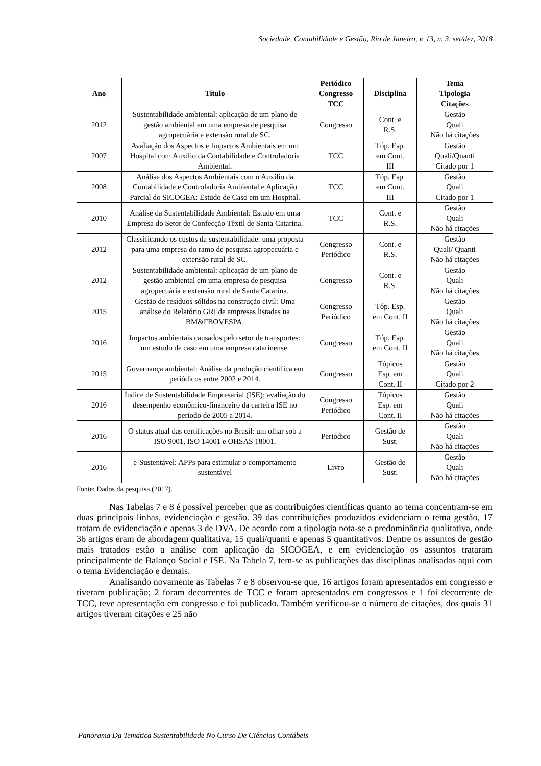Sociedade, Contabilidade e Gestão, Rio de Janeiro, v. 13, n. 3, set/dez, 2018
| Ano | Título | Periódico Congresso TCC | Disciplina | Tema Tipologia Citações |
| --- | --- | --- | --- | --- |
| 2012 | Sustentabilidade ambiental: aplicação de um plano de gestão ambiental em uma empresa de pesquisa agropecuária e extensão rural de SC. | Congresso | Cont. e R.S. | Gestão Quali Não há citações |
| 2007 | Avaliação dos Aspectos e Impactos Ambientais em um Hospital com Auxílio da Contabilidade e Controladoria Ambiental. | TCC | Tóp. Esp. em Cont. III | Gestão Quali/Quanti Citado por 1 |
| 2008 | Análise dos Aspectos Ambientais com o Auxílio da Contabilidade e Controladoria Ambiental e Aplicação Parcial do SICOGEA: Estudo de Caso em um Hospital. | TCC | Tóp. Esp. em Cont. III | Gestão Quali Citado por 1 |
| 2010 | Análise da Sustentabilidade Ambiental: Estudo em uma Empresa do Setor de Confecção Têxtil de Santa Catarina. | TCC | Cont. e R.S. | Gestão Quali Não há citações |
| 2012 | Classificando os custos da sustentabilidade: uma proposta para uma empresa do ramo de pesquisa agropecuária e extensão rural de SC. | Congresso Periódico | Cont. e R.S. | Gestão Quali/ Quanti Não há citações |
| 2012 | Sustentabilidade ambiental: aplicação de um plano de gestão ambiental em uma empresa de pesquisa agropecuária e extensão rural de Santa Catarina. | Congresso | Cont. e R.S. | Gestão Quali Não há citações |
| 2015 | Gestão de resíduos sólidos na construção civil: Uma análise do Relatório GRI de empresas listadas na BM&FBOVESPA. | Congresso Periódico | Tóp. Esp. em Cont. II | Gestão Quali Não há citações |
| 2016 | Impactos ambientais causados pelo setor de transportes: um estudo de caso em uma empresa catarinense. | Congresso | Tóp. Esp. em Cont. II | Gestão Quali Não há citações |
| 2015 | Governança ambiental: Análise da produção científica em periódicos entre 2002 e 2014. | Congresso | Tópicos Esp. em Cont. II | Gestão Quali Citado por 2 |
| 2016 | Índice de Sustentabilidade Empresarial (ISE): avaliação do desempenho econômico-financeiro da carteira ISE no período de 2005 a 2014. | Congresso Periódico | Tópicos Esp. em Cont. II | Gestão Quali Não há citações |
| 2016 | O status atual das certificações no Brasil: um olhar sob a ISO 9001, ISO 14001 e OHSAS 18001. | Periódico | Gestão de Sust. | Gestão Quali Não há citações |
| 2016 | e-Sustentável: APPs para estimular o comportamento sustentável | Livro | Gestão de Sust. | Gestão Quali Não há citações |
Fonte: Dados da pesquisa (2017).
Nas Tabelas 7 e 8 é possível perceber que as contribuições científicas quanto ao tema concentram-se em duas principais linhas, evidenciação e gestão. 39 das contribuições produzidos evidenciam o tema gestão, 17 tratam de evidenciação e apenas 3 de DVA. De acordo com a tipologia nota-se a predominância qualitativa, onde 36 artigos eram de abordagem qualitativa, 15 quali/quanti e apenas 5 quantitativos. Dentre os assuntos de gestão mais tratados estão a análise com aplicação da SICOGEA, e em evidenciação os assuntos trataram principalmente de Balanço Social e ISE. Na Tabela 7, tem-se as publicações das disciplinas analisadas aqui com o tema Evidenciação e demais.
Analisando novamente as Tabelas 7 e 8 observou-se que, 16 artigos foram apresentados em congresso e tiveram publicação; 2 foram decorrentes de TCC e foram apresentados em congressos e 1 foi decorrente de TCC, teve apresentação em congresso e foi publicado. Também verificou-se o número de citações, dos quais 31 artigos tiveram citações e 25 não
Panorama Da Temática Sustentabilidade No Curso De Ciências Contábeis